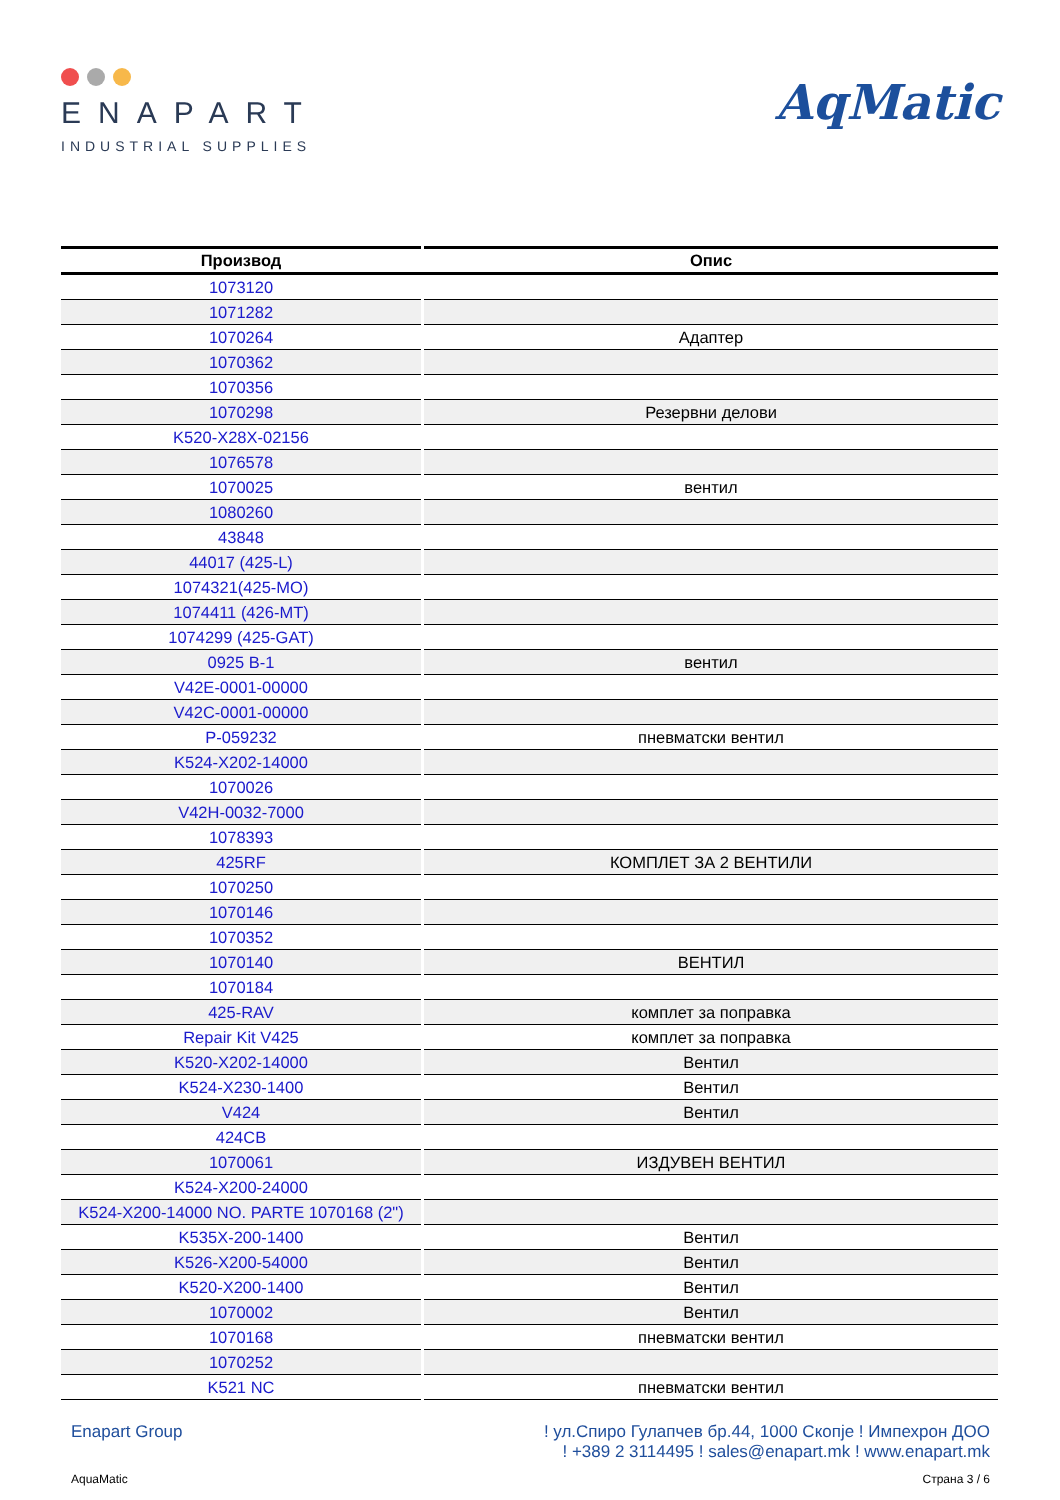ENAPART
INDUSTRIAL SUPPLIES
AqMatic
| Производ | Опис |
| --- | --- |
| 1073120 | |
| 1071282 | |
| 1070264 | Адаптер |
| 1070362 | |
| 1070356 | |
| 1070298 | Резервни делови |
| K520-X28X-02156 | |
| 1076578 | |
| 1070025 | вентил |
| 1080260 | |
| 43848 | |
| 44017 (425-L) | |
| 1074321(425-MO) | |
| 1074411 (426-MT) | |
| 1074299 (425-GAT) | |
| 0925 B-1 | вентил |
| V42E-0001-00000 | |
| V42C-0001-00000 | |
| P-059232 | пневматски вентил |
| K524-X202-14000 | |
| 1070026 | |
| V42H-0032-7000 | |
| 1078393 | |
| 425RF | КОМПЛЕТ ЗА 2 ВЕНТИЛИ |
| 1070250 | |
| 1070146 | |
| 1070352 | |
| 1070140 | ВЕНТИЛ |
| 1070184 | |
| 425-RAV | комплет за поправка |
| Repair Kit V425 | комплет за поправка |
| K520-X202-14000 | Вентил |
| K524-X230-1400 | Вентил |
| V424 | Вентил |
| 424CB | |
| 1070061 | ИЗДУВЕН ВЕНТИЛ |
| K524-X200-24000 | |
| K524-X200-14000 NO. PARTE 1070168 (2") | |
| K535X-200-1400 | Вентил |
| K526-X200-54000 | Вентил |
| K520-X200-1400 | Вентил |
| 1070002 | Вентил |
| 1070168 | пневматски вентил |
| 1070252 | |
| K521 NC | пневматски вентил |
Enapart Group ! ул.Спиро Гулапчев бр.44, 1000 Скопје ! Импехрон ДОО
! +389 2 3114495 ! sales@enapart.mk ! www.enapart.mk
AquaMatic Страна 3 / 6